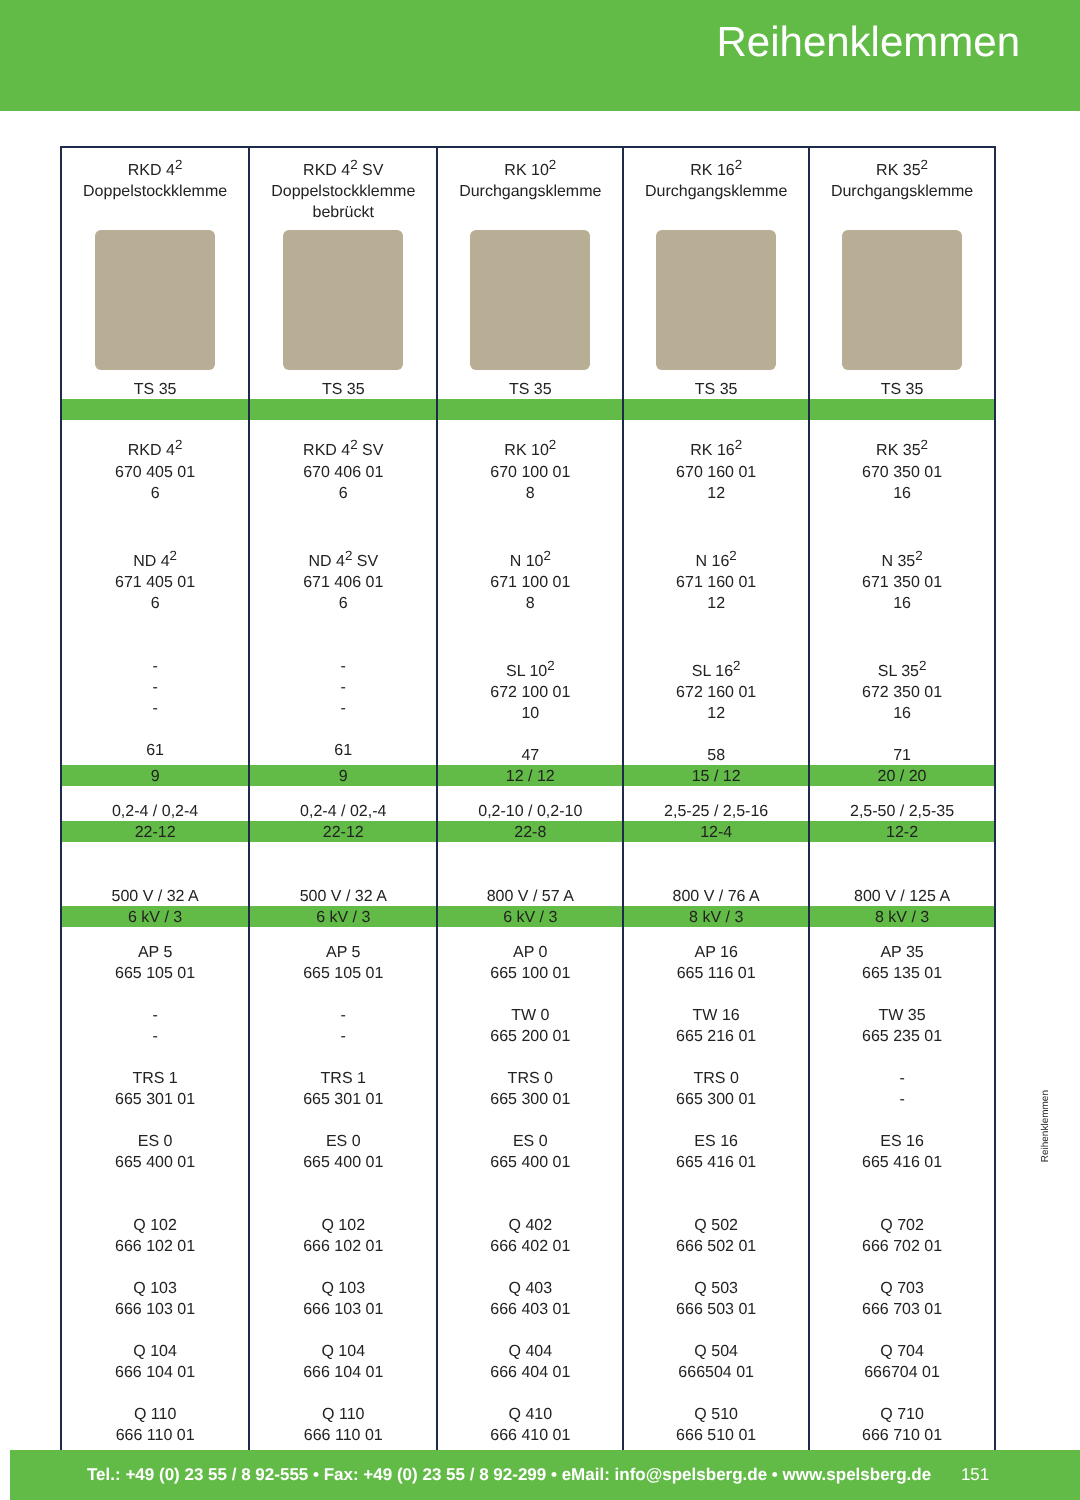Reihenklemmen
| RKD 4<sup>2</sup> Doppelstockklemme TS 35 | RKD 4<sup>2</sup> SV Doppelstockklemme bebrückt TS 35 | RK 10<sup>2</sup> Durchgangsklemme TS 35 | RK 16<sup>2</sup> Durchgangsklemme TS 35 | RK 35<sup>2</sup> Durchgangsklemme TS 35 |
| RKD 4<sup>2</sup> 670 405 01 6 ND 4<sup>2</sup> 671 405 01 6 - - - 61 | RKD 4<sup>2</sup> SV 670 406 01 6 ND 4<sup>2</sup> SV 671 406 01 6 - - - 61 | RK 10<sup>2</sup> 670 100 01 8 N 10<sup>2</sup> 671 100 01 8 SL 10<sup>2</sup> 672 100 01 10 47 | RK 16<sup>2</sup> 670 160 01 12 N 16<sup>2</sup> 671 160 01 12 SL 16<sup>2</sup> 672 160 01 12 58 | RK 35<sup>2</sup> 670 350 01 16 N 35<sup>2</sup> 671 350 01 16 SL 35<sup>2</sup> 672 350 01 16 71 |
| 9 | 9 | 12 / 12 | 15 / 12 | 20 / 20 |
| 0,2-4 / 0,2-4 | 0,2-4 / 02,-4 | 0,2-10 / 0,2-10 | 2,5-25 / 2,5-16 | 2,5-50 / 2,5-35 |
| 22-12 | 22-12 | 22-8 | 12-4 | 12-2 |
| 500 V / 32 A | 500 V / 32 A | 800 V / 57 A | 800 V / 76 A | 800 V / 125 A |
| 6 kV / 3 | 6 kV / 3 | 6 kV / 3 | 8 kV / 3 | 8 kV / 3 |
| AP 5 665 105 01 - - TRS 1 665 301 01 ES 0 665 400 01 Q 102 666 102 01 Q 103 666 103 01 Q 104 666 104 01 Q 110 666 110 01 | AP 5 665 105 01 - - TRS 1 665 301 01 ES 0 665 400 01 Q 102 666 102 01 Q 103 666 103 01 Q 104 666 104 01 Q 110 666 110 01 | AP 0 665 100 01 TW 0 665 200 01 TRS 0 665 300 01 ES 0 665 400 01 Q 402 666 402 01 Q 403 666 403 01 Q 404 666 404 01 Q 410 666 410 01 | AP 16 665 116 01 TW 16 665 216 01 TRS 0 665 300 01 ES 16 665 416 01 Q 502 666 502 01 Q 503 666 503 01 Q 504 666504 01 Q 510 666 510 01 | AP 35 665 135 01 TW 35 665 235 01 - - ES 16 665 416 01 Q 702 666 702 01 Q 703 666 703 01 Q 704 666704 01 Q 710 666 710 01 |
Reihenklemmen
Tel.: +49 (0) 23 55 / 8 92-555 • Fax: +49 (0) 23 55 / 8 92-299 • eMail: info@spelsberg.de • www.spelsberg.de 151